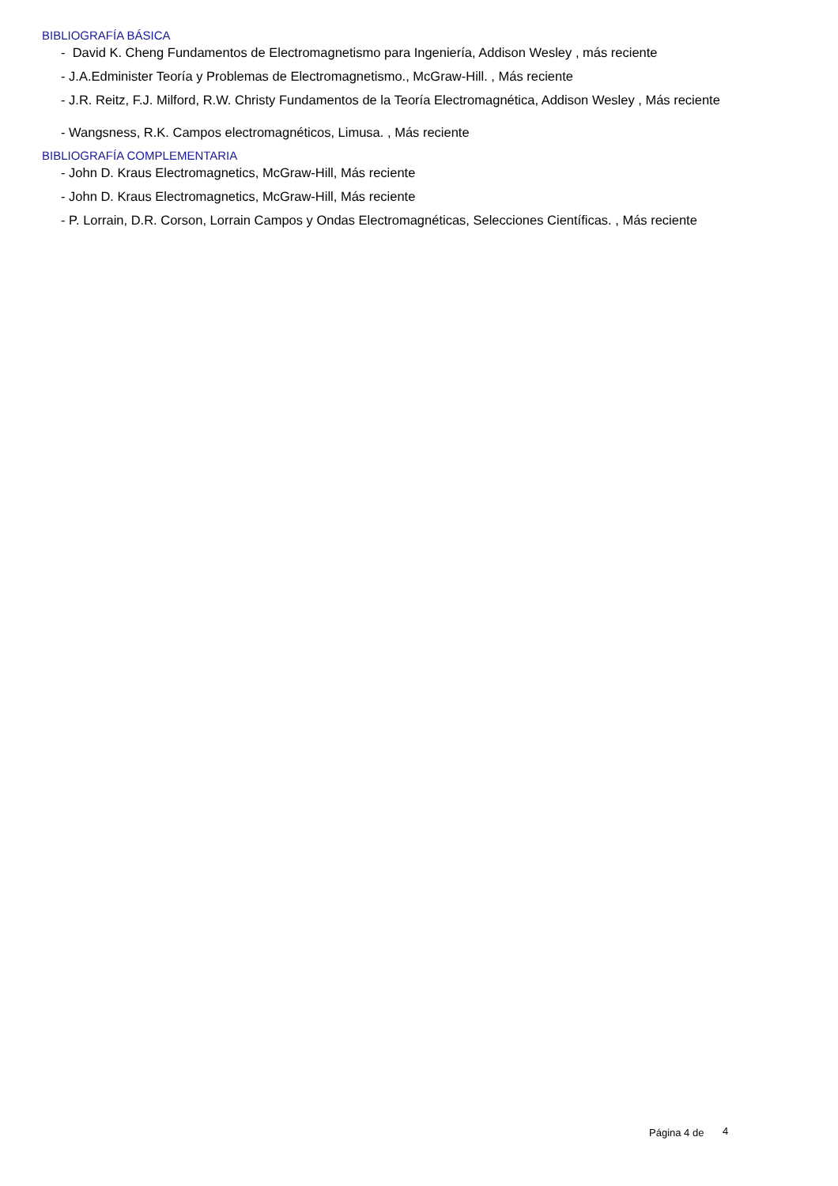BIBLIOGRAFÍA BÁSICA
- David K. Cheng Fundamentos de Electromagnetismo para Ingeniería, Addison Wesley , más reciente
- J.A.Edminister Teoría y Problemas de Electromagnetismo., McGraw-Hill. , Más reciente
- J.R. Reitz, F.J. Milford, R.W. Christy Fundamentos de la Teoría Electromagnética, Addison Wesley , Más reciente
- Wangsness, R.K. Campos electromagnéticos, Limusa. , Más reciente
BIBLIOGRAFÍA COMPLEMENTARIA
- John D. Kraus Electromagnetics, McGraw-Hill, Más reciente
- John D. Kraus Electromagnetics, McGraw-Hill, Más reciente
- P. Lorrain, D.R. Corson, Lorrain Campos y Ondas Electromagnéticas, Selecciones Científicas. , Más reciente
Página 4 de 4